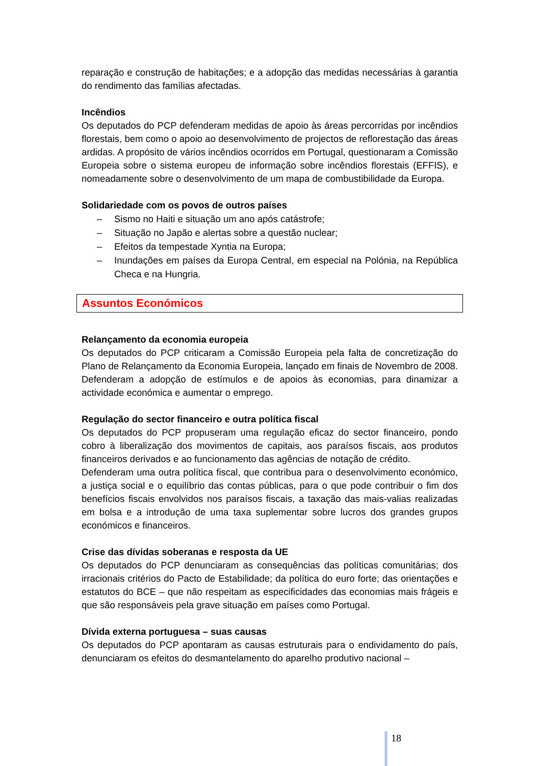reparação e construção de habitações; e a adopção das medidas necessárias à garantia do rendimento das famílias afectadas.
Incêndios
Os deputados do PCP defenderam medidas de apoio às áreas percorridas por incêndios florestais, bem como o apoio ao desenvolvimento de projectos de reflorestação das áreas ardidas. A propósito de vários incêndios ocorridos em Portugal, questionaram a Comissão Europeia sobre o sistema europeu de informação sobre incêndios florestais (EFFIS), e nomeadamente sobre o desenvolvimento de um mapa de combustibilidade da Europa.
Solidariedade com os povos de outros países
– Sismo no Haiti e situação um ano após catástrofe;
– Situação no Japão e alertas sobre a questão nuclear;
– Efeitos da tempestade Xyntia na Europa;
– Inundações em países da Europa Central, em especial na Polónia, na República Checa e na Hungria.
Assuntos Económicos
Relançamento da economia europeia
Os deputados do PCP criticaram a Comissão Europeia pela falta de concretização do Plano de Relançamento da Economia Europeia, lançado em finais de Novembro de 2008. Defenderam a adopção de estímulos e de apoios às economias, para dinamizar a actividade económica e aumentar o emprego.
Regulação do sector financeiro e outra política fiscal
Os deputados do PCP propuseram uma regulação eficaz do sector financeiro, pondo cobro à liberalização dos movimentos de capitais, aos paraísos fiscais, aos produtos financeiros derivados e ao funcionamento das agências de notação de crédito.
Defenderam uma outra política fiscal, que contribua para o desenvolvimento económico, a justiça social e o equilíbrio das contas públicas, para o que pode contribuir o fim dos benefícios fiscais envolvidos nos paraísos fiscais, a taxação das mais-valias realizadas em bolsa e a introdução de uma taxa suplementar sobre lucros dos grandes grupos económicos e financeiros.
Crise das dívidas soberanas e resposta da UE
Os deputados do PCP denunciaram as consequências das políticas comunitárias; dos irracionais critérios do Pacto de Estabilidade; da política do euro forte; das orientações e estatutos do BCE – que não respeitam as especificidades das economias mais frágeis e que são responsáveis pela grave situação em países como Portugal.
Dívida externa portuguesa – suas causas
Os deputados do PCP apontaram as causas estruturais para o endividamento do país, denunciaram os efeitos do desmantelamento do aparelho produtivo nacional –
18